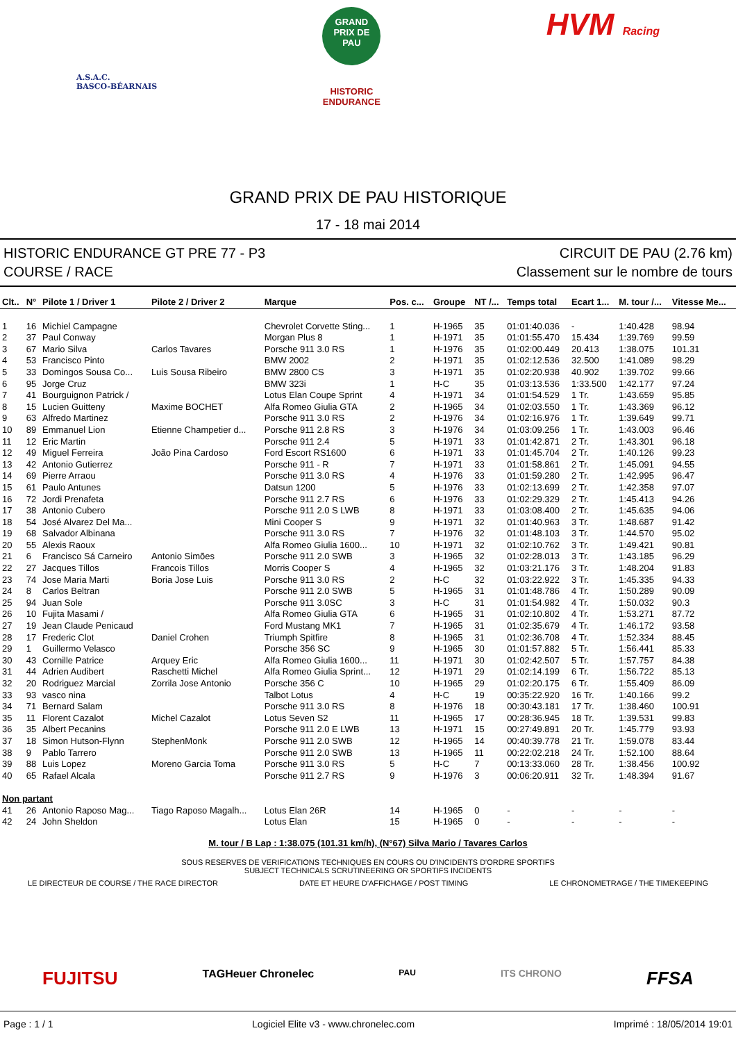A.S.A.C.
BASCO-BÉARNAIS
GRAND
PRIX DE
PAU
HISTORIC
ENDURANCE
HVM Racing
GRAND PRIX DE PAU HISTORIQUE
17 - 18 mai 2014
HISTORIC ENDURANCE GT PRE 77 - P3 CIRCUIT DE PAU (2.76 km)
COURSE / RACE Classement sur le nombre de tours
| Clt.. | N° | Pilote 1 / Driver 1 | Pilote 2 / Driver 2 | Marque | Pos. c... | Groupe | NT /... | Temps total | Ecart 1... | M. tour /... | Vitesse Me... |
| --- | --- | --- | --- | --- | --- | --- | --- | --- | --- | --- | --- |
| 1 | 16 | Michiel Campagne | | Chevrolet Corvette Sting... | 1 | H-1965 | 35 | 01:01:40.036 | - | 1:40.428 | 98.94 |
| 2 | 37 | Paul Conway | | Morgan Plus 8 | 1 | H-1971 | 35 | 01:01:55.470 | 15.434 | 1:39.769 | 99.59 |
| 3 | 67 | Mario Silva | Carlos Tavares | Porsche 911 3.0 RS | 1 | H-1976 | 35 | 01:02:00.449 | 20.413 | 1:38.075 | 101.31 |
| 4 | 53 | Francisco Pinto | | BMW 2002 | 2 | H-1971 | 35 | 01:02:12.536 | 32.500 | 1:41.089 | 98.29 |
| 5 | 33 | Domingos Sousa Co... | Luis Sousa Ribeiro | BMW 2800 CS | 3 | H-1971 | 35 | 01:02:20.938 | 40.902 | 1:39.702 | 99.66 |
| 6 | 95 | Jorge Cruz | | BMW 323i | 1 | H-C | 35 | 01:03:13.536 | 1:33.500 | 1:42.177 | 97.24 |
| 7 | 41 | Bourguignon Patrick / | | Lotus Elan Coupe Sprint | 4 | H-1971 | 34 | 01:01:54.529 | 1 Tr. | 1:43.659 | 95.85 |
| 8 | 15 | Lucien Guitteny | Maxime BOCHET | Alfa Romeo Giulia GTA | 2 | H-1965 | 34 | 01:02:03.550 | 1 Tr. | 1:43.369 | 96.12 |
| 9 | 63 | Alfredo Martinez | | Porsche 911 3.0 RS | 2 | H-1976 | 34 | 01:02:16.976 | 1 Tr. | 1:39.649 | 99.71 |
| 10 | 89 | Emmanuel Lion | Etienne Champetier d... | Porsche 911 2.8 RS | 3 | H-1976 | 34 | 01:03:09.256 | 1 Tr. | 1:43.003 | 96.46 |
| 11 | 12 | Eric Martin | | Porsche 911 2.4 | 5 | H-1971 | 33 | 01:01:42.871 | 2 Tr. | 1:43.301 | 96.18 |
| 12 | 49 | Miguel Ferreira | João Pina Cardoso | Ford Escort RS1600 | 6 | H-1971 | 33 | 01:01:45.704 | 2 Tr. | 1:40.126 | 99.23 |
| 13 | 42 | Antonio Gutierrez | | Porsche 911 - R | 7 | H-1971 | 33 | 01:01:58.861 | 2 Tr. | 1:45.091 | 94.55 |
| 14 | 69 | Pierre Arraou | | Porsche 911 3.0 RS | 4 | H-1976 | 33 | 01:01:59.280 | 2 Tr. | 1:42.995 | 96.47 |
| 15 | 61 | Paulo Antunes | | Datsun 1200 | 5 | H-1976 | 33 | 01:02:13.699 | 2 Tr. | 1:42.358 | 97.07 |
| 16 | 72 | Jordi Prenafeta | | Porsche 911 2.7 RS | 6 | H-1976 | 33 | 01:02:29.329 | 2 Tr. | 1:45.413 | 94.26 |
| 17 | 38 | Antonio Cubero | | Porsche 911 2.0 S LWB | 8 | H-1971 | 33 | 01:03:08.400 | 2 Tr. | 1:45.635 | 94.06 |
| 18 | 54 | José Alvarez Del Ma... | | Mini Cooper S | 9 | H-1971 | 32 | 01:01:40.963 | 3 Tr. | 1:48.687 | 91.42 |
| 19 | 68 | Salvador Albinana | | Porsche 911 3.0 RS | 7 | H-1976 | 32 | 01:01:48.103 | 3 Tr. | 1:44.570 | 95.02 |
| 20 | 55 | Alexis Raoux | | Alfa Romeo Giulia 1600... | 10 | H-1971 | 32 | 01:02:10.762 | 3 Tr. | 1:49.421 | 90.81 |
| 21 | 6 | Francisco Sá Carneiro | Antonio Simões | Porsche 911 2.0 SWB | 3 | H-1965 | 32 | 01:02:28.013 | 3 Tr. | 1:43.185 | 96.29 |
| 22 | 27 | Jacques Tillos | Francois Tillos | Morris Cooper S | 4 | H-1965 | 32 | 01:03:21.176 | 3 Tr. | 1:48.204 | 91.83 |
| 23 | 74 | Jose Maria Marti | Boria Jose Luis | Porsche 911 3.0 RS | 2 | H-C | 32 | 01:03:22.922 | 3 Tr. | 1:45.335 | 94.33 |
| 24 | 8 | Carlos Beltran | | Porsche 911 2.0 SWB | 5 | H-1965 | 31 | 01:01:48.786 | 4 Tr. | 1:50.289 | 90.09 |
| 25 | 94 | Juan Sole | | Porsche 911 3.0SC | 3 | H-C | 31 | 01:01:54.982 | 4 Tr. | 1:50.032 | 90.3 |
| 26 | 10 | Fujita Masami / | | Alfa Romeo Giulia GTA | 6 | H-1965 | 31 | 01:02:10.802 | 4 Tr. | 1:53.271 | 87.72 |
| 27 | 19 | Jean Claude Penicaud | | Ford Mustang MK1 | 7 | H-1965 | 31 | 01:02:35.679 | 4 Tr. | 1:46.172 | 93.58 |
| 28 | 17 | Frederic Clot | Daniel Crohen | Triumph Spitfire | 8 | H-1965 | 31 | 01:02:36.708 | 4 Tr. | 1:52.334 | 88.45 |
| 29 | 1 | Guillermo Velasco | | Porsche 356 SC | 9 | H-1965 | 30 | 01:01:57.882 | 5 Tr. | 1:56.441 | 85.33 |
| 30 | 43 | Cornille Patrice | Arquey Eric | Alfa Romeo Giulia 1600... | 11 | H-1971 | 30 | 01:02:42.507 | 5 Tr. | 1:57.757 | 84.38 |
| 31 | 44 | Adrien Audibert | Raschetti Michel | Alfa Romeo Giulia Sprint... | 12 | H-1971 | 29 | 01:02:14.199 | 6 Tr. | 1:56.722 | 85.13 |
| 32 | 20 | Rodriguez Marcial | Zorrila Jose Antonio | Porsche 356 C | 10 | H-1965 | 29 | 01:02:20.175 | 6 Tr. | 1:55.409 | 86.09 |
| 33 | 93 | vasco nina | | Talbot Lotus | 4 | H-C | 19 | 00:35:22.920 | 16 Tr. | 1:40.166 | 99.2 |
| 34 | 71 | Bernard Salam | | Porsche 911 3.0 RS | 8 | H-1976 | 18 | 00:30:43.181 | 17 Tr. | 1:38.460 | 100.91 |
| 35 | 11 | Florent Cazalot | Michel Cazalot | Lotus Seven S2 | 11 | H-1965 | 17 | 00:28:36.945 | 18 Tr. | 1:39.531 | 99.83 |
| 36 | 35 | Albert Pecanins | | Porsche 911 2.0 E LWB | 13 | H-1971 | 15 | 00:27:49.891 | 20 Tr. | 1:45.779 | 93.93 |
| 37 | 18 | Simon Hutson-Flynn | StephenMonk | Porsche 911 2.0 SWB | 12 | H-1965 | 14 | 00:40:39.778 | 21 Tr. | 1:59.078 | 83.44 |
| 38 | 9 | Pablo Tarrero | | Porsche 911 2.0 SWB | 13 | H-1965 | 11 | 00:22:02.218 | 24 Tr. | 1:52.100 | 88.64 |
| 39 | 88 | Luis Lopez | Moreno Garcia Toma | Porsche 911 3.0 RS | 5 | H-C | 7 | 00:13:33.060 | 28 Tr. | 1:38.456 | 100.92 |
| 40 | 65 | Rafael Alcala | | Porsche 911 2.7 RS | 9 | H-1976 | 3 | 00:06:20.911 | 32 Tr. | 1:48.394 | 91.67 |
| Non partant | | | | | | | | | | | |
| 41 | 26 | Antonio Raposo Mag... | Tiago Raposo Magalh... | Lotus Elan 26R | 14 | H-1965 | 0 | - | - | - | - |
| 42 | 24 | John Sheldon | | Lotus Elan | 15 | H-1965 | 0 | - | - | - | - |
M. tour / B Lap : 1:38.075 (101.31 km/h), (N°67) Silva Mario / Tavares Carlos
SOUS RESERVES DE VERIFICATIONS TECHNIQUES EN COURS OU D'INCIDENTS D'ORDRE SPORTIFS
SUBJECT TECHNICALS SCRUTINEERING OR SPORTIFS INCIDENTS
LE DIRECTEUR DE COURSE / THE RACE DIRECTOR DATE ET HEURE D'AFFICHAGE / POST TIMING LE CHRONOMETRAGE / THE TIMEKEEPING
FUJITSU TAGHeuer Chronelec PAU ITS CHRONO FFSA
Page : 1 / 1 Logiciel Elite v3 - www.chronelec.com Imprimé : 18/05/2014 19:01